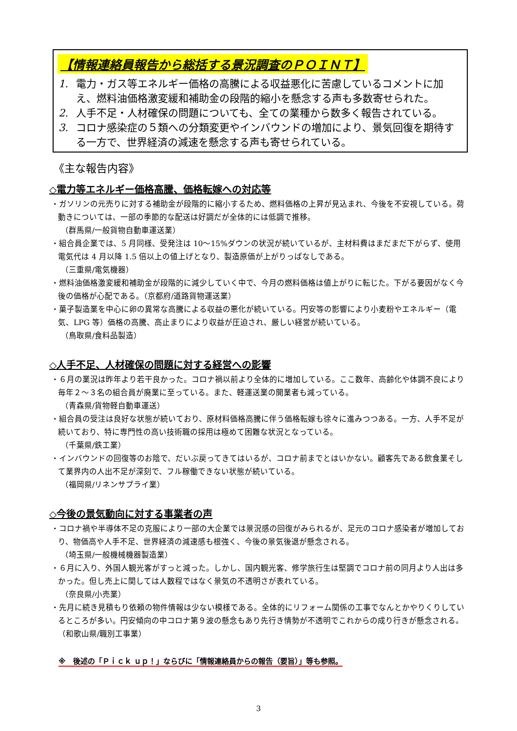【情報連絡員報告から総括する景況調査のＰＯＩＮＴ】
1. 電力・ガス等エネルギー価格の高騰による収益悪化に苦慮しているコメントに加え、燃料油価格激変緩和補助金の段階的縮小を懸念する声も多数寄せられた。
2. 人手不足・人材確保の問題についても、全ての業種から数多く報告されている。
3. コロナ感染症の５類への分類変更やインバウンドの増加により、景気回復を期待する一方で、世界経済の減速を懸念する声も寄せられている。
《主な報告内容》
◇電力等エネルギー価格高騰、価格転嫁への対応等
・ガソリンの元売りに対する補助金が段階的に縮小するため、燃料価格の上昇が見込まれ、今後を不安視している。荷動きについては、一部の季節的な配送は好調だが全体的には低調で推移。
（群馬県/一般貨物自動車運送業）
・組合員企業では、5 月同様、受発注は 10～15%ダウンの状況が続いているが、主材料費はまだまだ下がらず、使用電気代は 4 月以降 1.5 倍以上の値上げとなり、製造原価が上がりっぱなしである。
（三重県/電気機器）
・燃料油価格激変緩和補助金が段階的に減少していく中で、今月の燃料価格は値上がりに転じた。下がる要因がなく今後の価格が心配である。（京都府/道路貨物運送業）
・菓子製造業を中心に卵の異常な高騰による収益の悪化が続いている。円安等の影響により小麦粉やエネルギー（電気、LPG 等）価格の高騰、高止まりにより収益が圧迫され、厳しい経営が続いている。
（鳥取県/食料品製造）
◇人手不足、人材確保の問題に対する経営への影響
・６月の業況は昨年より若干良かった。コロナ禍以前より全体的に増加している。ここ数年、高齢化や体調不良により毎年２～３名の組合員が廃業に至っている。また、軽運送業の開業者も減っている。
（青森県/貨物軽自動車運送）
・組合員の受注は良好な状態が続いており、原材料価格高騰に伴う価格転嫁も徐々に進みつつある。一方、人手不足が続いており、特に専門性の高い技術職の採用は極めて困難な状況となっている。
（千葉県/鉄工業）
・インバウンドの回復等のお陰で、だいぶ戻ってきてはいるが、コロナ前までとはいかない。顧客先である飲食業そして業界内の人出不足が深刻で、フル稼働できない状態が続いている。
（福岡県/リネンサプライ業）
◇今後の景気動向に対する事業者の声
・コロナ禍や半導体不足の克服により一部の大企業では景況感の回復がみられるが、足元のコロナ感染者が増加しており、物価高や人手不足、世界経済の減速感も根強く、今後の景気後退が懸念される。
（埼玉県/一般機械機器製造業）
・６月に入り、外国人観光客がすっと減った。しかし、国内観光客、修学旅行生は堅調でコロナ前の同月より人出は多かった。但し売上に関しては人数程ではなく景気の不透明さが表れている。
（奈良県/小売業）
・先月に続き見積もり依頼の物件情報は少ない模様である。全体的にリフォーム関係の工事でなんとかやりくりしているところが多い。円安傾向の中コロナ第９波の懸念もあり先行き情勢が不透明でこれからの成り行きが懸念される。（和歌山県/職別工事業）
※　後述の「Ｐｉｃｋ ｕｐ！」ならびに「情報連絡員からの報告（要旨）」等も参照。
3